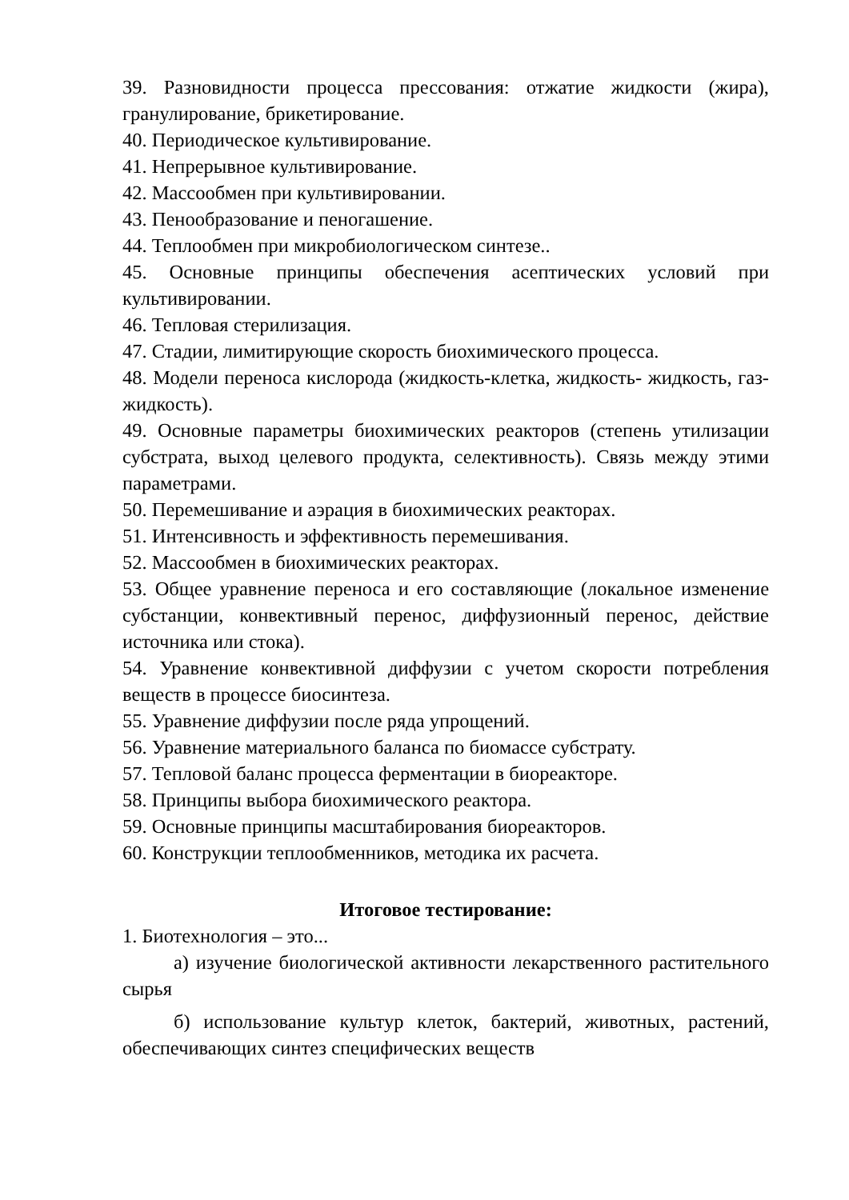39. Разновидности процесса прессования: отжатие жидкости (жира), гранулирование, брикетирование.
40. Периодическое культивирование.
41. Непрерывное культивирование.
42. Массообмен при культивировании.
43. Пенообразование и пеногашение.
44. Теплообмен при микробиологическом синтезе..
45. Основные принципы обеспечения асептических условий при культивировании.
46. Тепловая стерилизация.
47. Стадии, лимитирующие скорость биохимического процесса.
48. Модели переноса кислорода (жидкость-клетка, жидкость- жидкость, газ-жидкость).
49. Основные параметры биохимических реакторов (степень утилизации субстрата, выход целевого продукта, селективность). Связь между этими параметрами.
50. Перемешивание и аэрация в биохимических реакторах.
51. Интенсивность и эффективность перемешивания.
52. Массообмен в биохимических реакторах.
53. Общее уравнение переноса и его составляющие (локальное изменение субстанции, конвективный перенос, диффузионный перенос, действие источника или стока).
54. Уравнение конвективной диффузии с учетом скорости потребления веществ в процессе биосинтеза.
55. Уравнение диффузии после ряда упрощений.
56. Уравнение материального баланса по биомассе субстрату.
57. Тепловой баланс процесса ферментации в биореакторе.
58. Принципы выбора биохимического реактора.
59. Основные принципы масштабирования биореакторов.
60. Конструкции теплообменников, методика их расчета.
Итоговое тестирование:
1. Биотехнология – это...
а) изучение биологической активности лекарственного растительного сырья
б) использование культур клеток, бактерий, животных, растений, обеспечивающих синтез специфических веществ